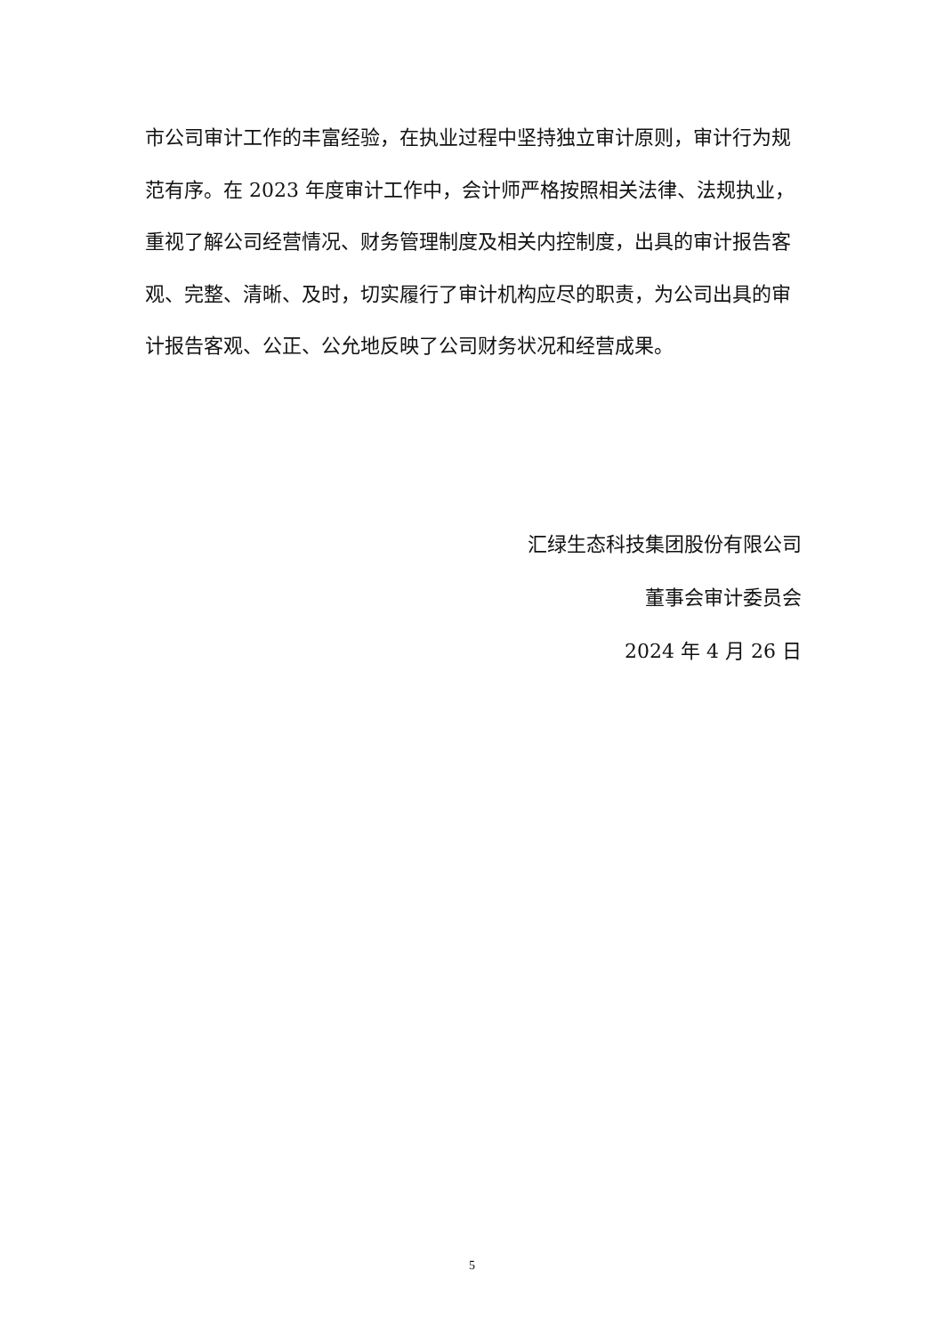市公司审计工作的丰富经验，在执业过程中坚持独立审计原则，审计行为规范有序。在 2023 年度审计工作中，会计师严格按照相关法律、法规执业，重视了解公司经营情况、财务管理制度及相关内控制度，出具的审计报告客观、完整、清晰、及时，切实履行了审计机构应尽的职责，为公司出具的审计报告客观、公正、公允地反映了公司财务状况和经营成果。
汇绿生态科技集团股份有限公司
董事会审计委员会
2024 年 4 月 26 日
5